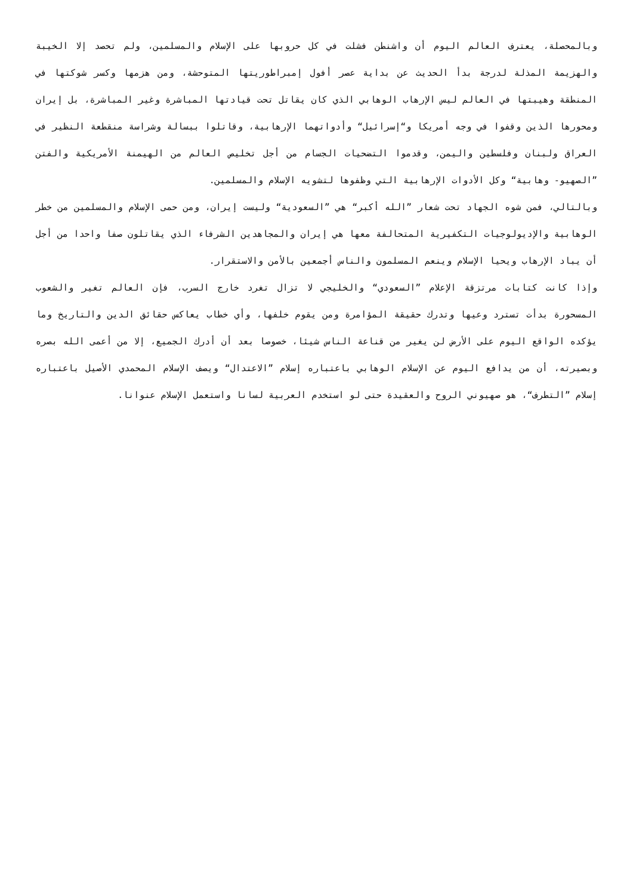وبالمحصلة، يعترف العالم اليوم أن واشنطن فشلت في كل حروبها على الإسلام والمسلمين، ولم تحصد إلا الخيبة والهزيمة المذلة لدرجة بدأ الحديث عن بداية عصر أفول إمبراطوريتها المتوحشة، ومن هزمها وكسر شوكتها في المنطقة وهيبتها في العالم ليس الإرهاب الوهابي الذي كان يقاتل تحت قيادتها المباشرة وغير المباشرة، بل إيران ومحورها الذين وقفوا في وجه أمريكا و“إسرائيل“ وأدواتهما الإرهابية، وقاتلوا ببسالة وشراسة منقطعة النظير في العراق ولبنان وفلسطين واليمن، وقدموا التضحيات الجسام من أجل تخليص العالم من الهيمنة الأمريكية والفتن ”الصهيو- وهابية“ وكل الأدوات الإرهابية التي وظفوها لتشويه الإسلام والمسلمين.
وبالتالي، فمن شوه الجهاد تحت شعار ”الله أكبر“ هي ”السعودية“ وليست إيران، ومن حمى الإسلام والمسلمين من خطر الوهابية والإديولوجيات التكفيرية المتحالفة معها هي إيران والمجاهدين الشرفاء الذي يقاتلون صفا واحدا من أجل أن يباد الإرهاب ويحيا الإسلام وينعم المسلمون والناس أجمعين بالأمن والاستقرار.
وإذا كانت كتابات مرتزقة الإعلام ”السعودي“ والخليجي لا تزال تغرد خارج السرب، فإن العالم تغير والشعوب المسحورة بدأت تسترد وعيها وتدرك حقيقة المؤامرة ومن يقوم خلفها، وأي خطاب يعاكس حقائق الدين والتاريخ وما يؤكده الواقع اليوم على الأرض لن يغير من قناعة الناس شيئا، خصوصا بعد أن أدرك الجميع، إلا من أعمى الله بصره وبصيرته، أن من يدافع اليوم عن الإسلام الوهابي باعتباره إسلام ”الاعتدال“ ويصف الإسلام المحمدي الأصيل باعتباره إسلام ”التطرف“، هو صهيوني الروح والعقيدة حتى لو استخدم العربية لسانا واستعمل الإسلام عنوانا.